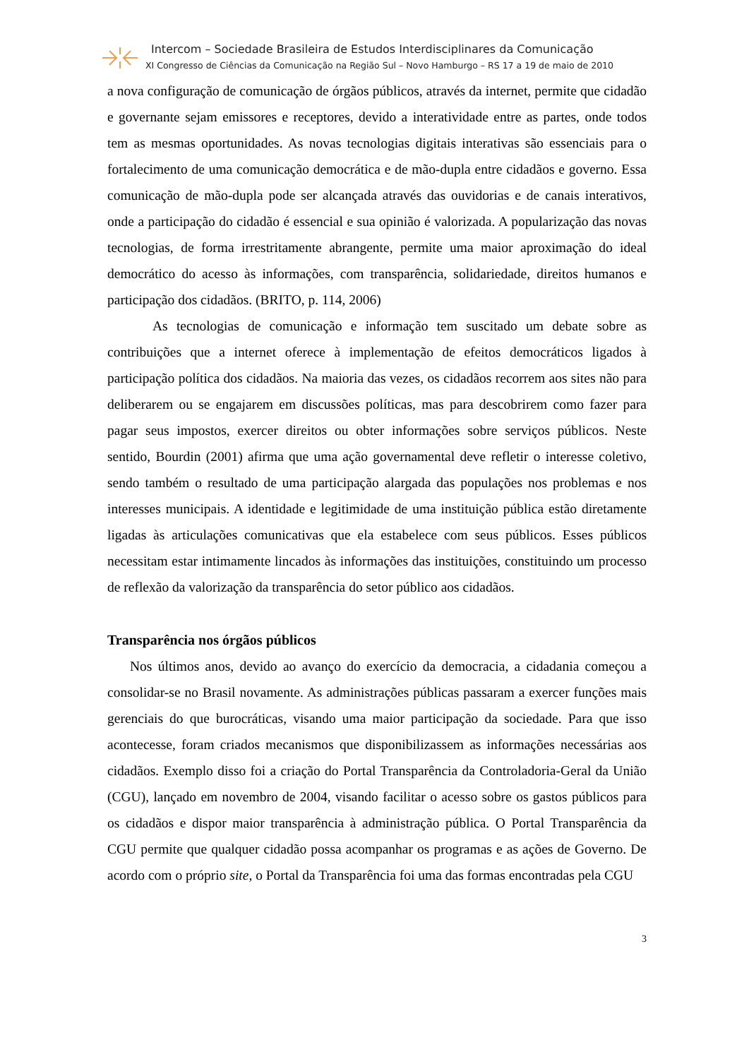Intercom – Sociedade Brasileira de Estudos Interdisciplinares da Comunicação
XI Congresso de Ciências da Comunicação na Região Sul – Novo Hamburgo – RS 17 a 19 de maio de 2010
a nova configuração de comunicação de órgãos públicos, através da internet, permite que cidadão e governante sejam emissores e receptores, devido a interatividade entre as partes, onde todos tem as mesmas oportunidades. As novas tecnologias digitais interativas são essenciais para o fortalecimento de uma comunicação democrática e de mão-dupla entre cidadãos e governo. Essa comunicação de mão-dupla pode ser alcançada através das ouvidorias e de canais interativos, onde a participação do cidadão é essencial e sua opinião é valorizada. A popularização das novas tecnologias, de forma irrestritamente abrangente, permite uma maior aproximação do ideal democrático do acesso às informações, com transparência, solidariedade, direitos humanos e participação dos cidadãos. (BRITO, p. 114, 2006)
As tecnologias de comunicação e informação tem suscitado um debate sobre as contribuições que a internet oferece à implementação de efeitos democráticos ligados à participação política dos cidadãos. Na maioria das vezes, os cidadãos recorrem aos sites não para deliberarem ou se engajarem em discussões políticas, mas para descobrirem como fazer para pagar seus impostos, exercer direitos ou obter informações sobre serviços públicos. Neste sentido, Bourdin (2001) afirma que uma ação governamental deve refletir o interesse coletivo, sendo também o resultado de uma participação alargada das populações nos problemas e nos interesses municipais. A identidade e legitimidade de uma instituição pública estão diretamente ligadas às articulações comunicativas que ela estabelece com seus públicos. Esses públicos necessitam estar intimamente lincados às informações das instituições, constituindo um processo de reflexão da valorização da transparência do setor público aos cidadãos.
Transparência nos órgãos públicos
Nos últimos anos, devido ao avanço do exercício da democracia, a cidadania começou a consolidar-se no Brasil novamente. As administrações públicas passaram a exercer funções mais gerenciais do que burocráticas, visando uma maior participação da sociedade. Para que isso acontecesse, foram criados mecanismos que disponibilizassem as informações necessárias aos cidadãos. Exemplo disso foi a criação do Portal Transparência da Controladoria-Geral da União (CGU), lançado em novembro de 2004, visando facilitar o acesso sobre os gastos públicos para os cidadãos e dispor maior transparência à administração pública. O Portal Transparência da CGU permite que qualquer cidadão possa acompanhar os programas e as ações de Governo. De acordo com o próprio site, o Portal da Transparência foi uma das formas encontradas pela CGU
3